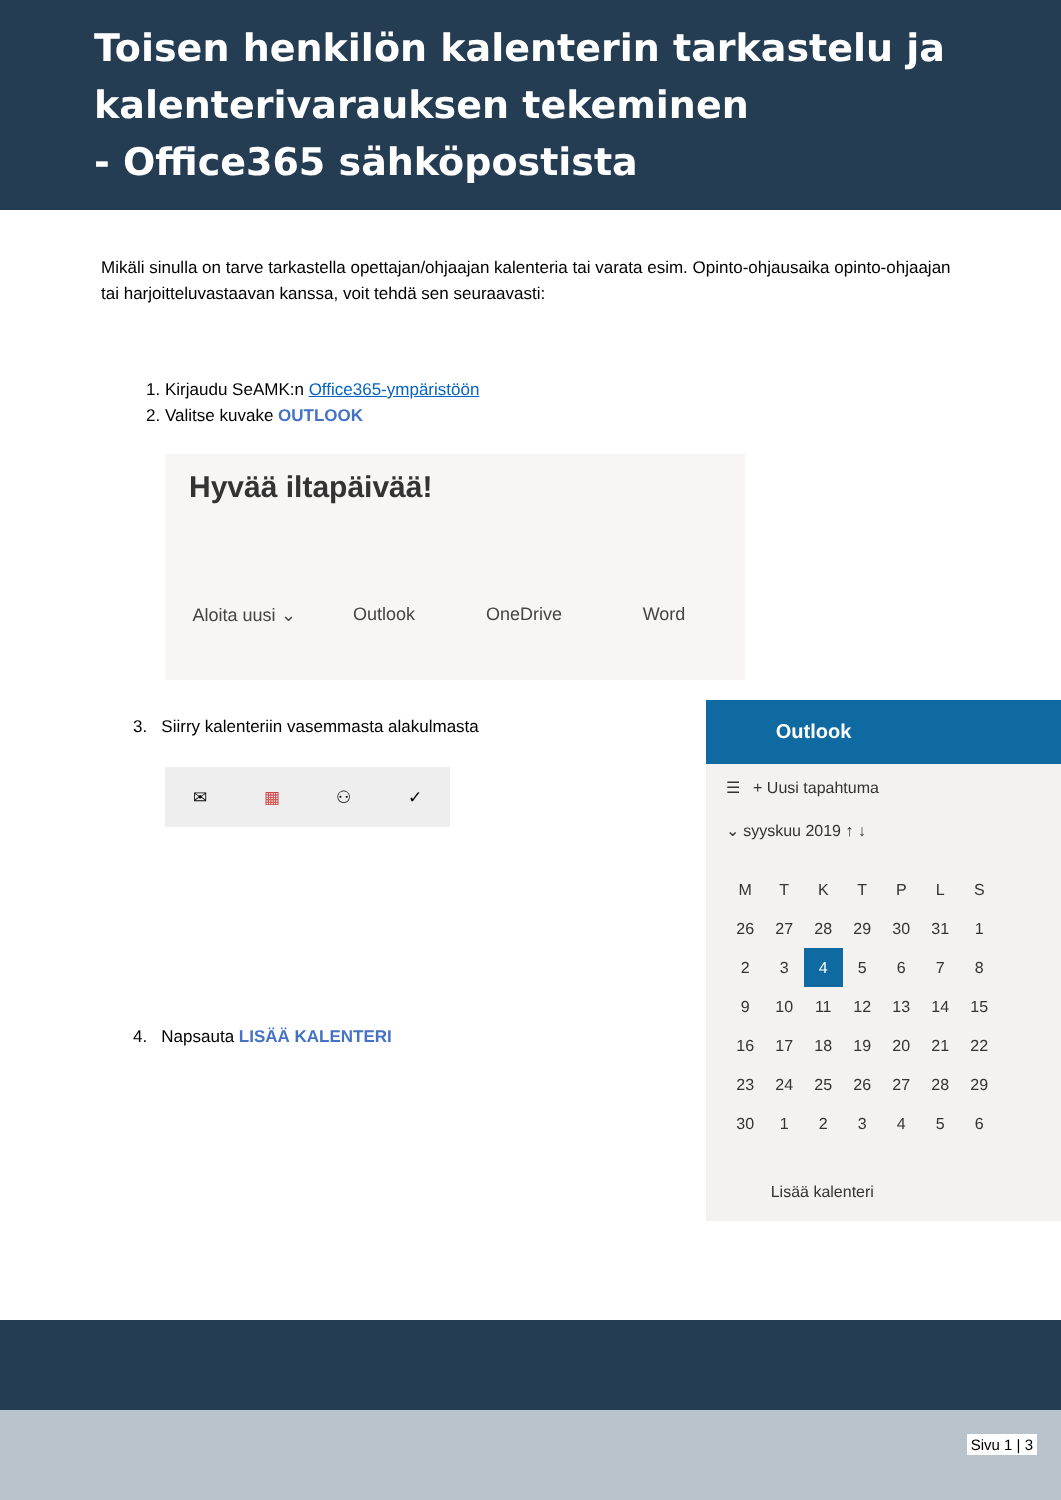Toisen henkilön kalenterin tarkastelu ja
kalenterivarauksen tekeminen
- Office365 sähköpostista
Mikäli sinulla on tarve tarkastella opettajan/ohjaajan kalenteria tai varata esim. Opinto-ohjausaika opinto-ohjaajan tai harjoitteluvastaavan kanssa, voit tehdä sen seuraavasti:
1. Kirjaudu SeAMK:n Office365-ympäristöön
2. Valitse kuvake OUTLOOK
Hyvää iltapäivää!
Aloita uusi ⌄
Outlook OneDrive Word
3. Siirry kalenteriin vasemmasta alakulmasta
✉ ▦ ⚇ ✓
4. Napsauta LISÄÄ KALENTERI
Outlook
☰ + Uusi tapahtuma
⌄ syyskuu 2019 ↑ ↓
| M | T | K | T | P | L | S |
| 26 | 27 | 28 | 29 | 30 | 31 | 1 |
| 2 | 3 | 4 | 5 | 6 | 7 | 8 |
| 9 | 10 | 11 | 12 | 13 | 14 | 15 |
| 16 | 17 | 18 | 19 | 20 | 21 | 22 |
| 23 | 24 | 25 | 26 | 27 | 28 | 29 |
| 30 | 1 | 2 | 3 | 4 | 5 | 6 |
Lisää kalenteri
Sivu 1 | 3